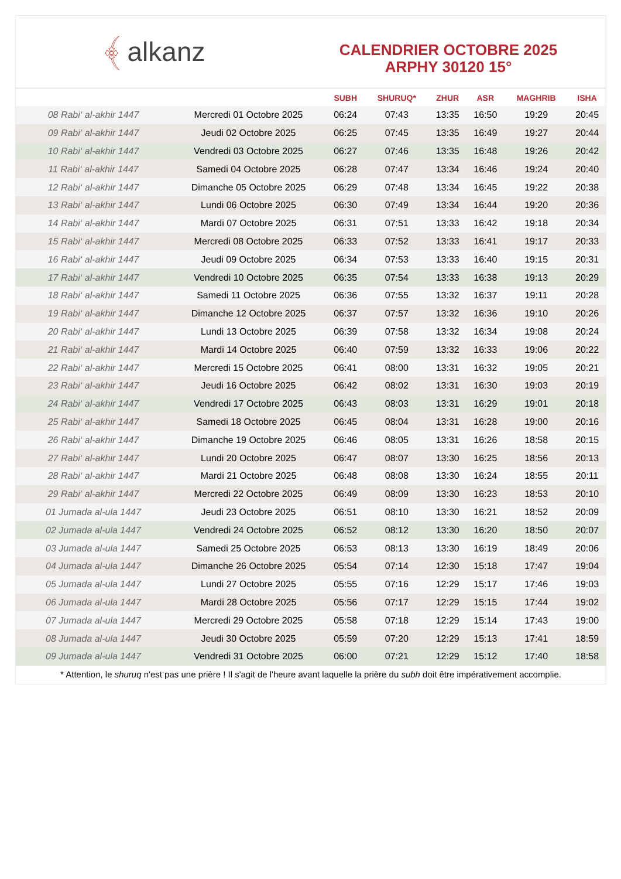﴾ alkanz
CALENDRIER OCTOBRE 2025
ARPHY 30120 15°
| | | SUBH | SHURUQ* | ZHUR | ASR | MAGHRIB | ISHA |
| --- | --- | --- | --- | --- | --- | --- | --- |
| 08 Rabi‘ al-akhir 1447 | Mercredi 01 Octobre 2025 | 06:24 | 07:43 | 13:35 | 16:50 | 19:29 | 20:45 |
| 09 Rabi‘ al-akhir 1447 | Jeudi 02 Octobre 2025 | 06:25 | 07:45 | 13:35 | 16:49 | 19:27 | 20:44 |
| 10 Rabi‘ al-akhir 1447 | Vendredi 03 Octobre 2025 | 06:27 | 07:46 | 13:35 | 16:48 | 19:26 | 20:42 |
| 11 Rabi‘ al-akhir 1447 | Samedi 04 Octobre 2025 | 06:28 | 07:47 | 13:34 | 16:46 | 19:24 | 20:40 |
| 12 Rabi‘ al-akhir 1447 | Dimanche 05 Octobre 2025 | 06:29 | 07:48 | 13:34 | 16:45 | 19:22 | 20:38 |
| 13 Rabi‘ al-akhir 1447 | Lundi 06 Octobre 2025 | 06:30 | 07:49 | 13:34 | 16:44 | 19:20 | 20:36 |
| 14 Rabi‘ al-akhir 1447 | Mardi 07 Octobre 2025 | 06:31 | 07:51 | 13:33 | 16:42 | 19:18 | 20:34 |
| 15 Rabi‘ al-akhir 1447 | Mercredi 08 Octobre 2025 | 06:33 | 07:52 | 13:33 | 16:41 | 19:17 | 20:33 |
| 16 Rabi‘ al-akhir 1447 | Jeudi 09 Octobre 2025 | 06:34 | 07:53 | 13:33 | 16:40 | 19:15 | 20:31 |
| 17 Rabi‘ al-akhir 1447 | Vendredi 10 Octobre 2025 | 06:35 | 07:54 | 13:33 | 16:38 | 19:13 | 20:29 |
| 18 Rabi‘ al-akhir 1447 | Samedi 11 Octobre 2025 | 06:36 | 07:55 | 13:32 | 16:37 | 19:11 | 20:28 |
| 19 Rabi‘ al-akhir 1447 | Dimanche 12 Octobre 2025 | 06:37 | 07:57 | 13:32 | 16:36 | 19:10 | 20:26 |
| 20 Rabi‘ al-akhir 1447 | Lundi 13 Octobre 2025 | 06:39 | 07:58 | 13:32 | 16:34 | 19:08 | 20:24 |
| 21 Rabi‘ al-akhir 1447 | Mardi 14 Octobre 2025 | 06:40 | 07:59 | 13:32 | 16:33 | 19:06 | 20:22 |
| 22 Rabi‘ al-akhir 1447 | Mercredi 15 Octobre 2025 | 06:41 | 08:00 | 13:31 | 16:32 | 19:05 | 20:21 |
| 23 Rabi‘ al-akhir 1447 | Jeudi 16 Octobre 2025 | 06:42 | 08:02 | 13:31 | 16:30 | 19:03 | 20:19 |
| 24 Rabi‘ al-akhir 1447 | Vendredi 17 Octobre 2025 | 06:43 | 08:03 | 13:31 | 16:29 | 19:01 | 20:18 |
| 25 Rabi‘ al-akhir 1447 | Samedi 18 Octobre 2025 | 06:45 | 08:04 | 13:31 | 16:28 | 19:00 | 20:16 |
| 26 Rabi‘ al-akhir 1447 | Dimanche 19 Octobre 2025 | 06:46 | 08:05 | 13:31 | 16:26 | 18:58 | 20:15 |
| 27 Rabi‘ al-akhir 1447 | Lundi 20 Octobre 2025 | 06:47 | 08:07 | 13:30 | 16:25 | 18:56 | 20:13 |
| 28 Rabi‘ al-akhir 1447 | Mardi 21 Octobre 2025 | 06:48 | 08:08 | 13:30 | 16:24 | 18:55 | 20:11 |
| 29 Rabi‘ al-akhir 1447 | Mercredi 22 Octobre 2025 | 06:49 | 08:09 | 13:30 | 16:23 | 18:53 | 20:10 |
| 01 Jumada al-ula 1447 | Jeudi 23 Octobre 2025 | 06:51 | 08:10 | 13:30 | 16:21 | 18:52 | 20:09 |
| 02 Jumada al-ula 1447 | Vendredi 24 Octobre 2025 | 06:52 | 08:12 | 13:30 | 16:20 | 18:50 | 20:07 |
| 03 Jumada al-ula 1447 | Samedi 25 Octobre 2025 | 06:53 | 08:13 | 13:30 | 16:19 | 18:49 | 20:06 |
| 04 Jumada al-ula 1447 | Dimanche 26 Octobre 2025 | 05:54 | 07:14 | 12:30 | 15:18 | 17:47 | 19:04 |
| 05 Jumada al-ula 1447 | Lundi 27 Octobre 2025 | 05:55 | 07:16 | 12:29 | 15:17 | 17:46 | 19:03 |
| 06 Jumada al-ula 1447 | Mardi 28 Octobre 2025 | 05:56 | 07:17 | 12:29 | 15:15 | 17:44 | 19:02 |
| 07 Jumada al-ula 1447 | Mercredi 29 Octobre 2025 | 05:58 | 07:18 | 12:29 | 15:14 | 17:43 | 19:00 |
| 08 Jumada al-ula 1447 | Jeudi 30 Octobre 2025 | 05:59 | 07:20 | 12:29 | 15:13 | 17:41 | 18:59 |
| 09 Jumada al-ula 1447 | Vendredi 31 Octobre 2025 | 06:00 | 07:21 | 12:29 | 15:12 | 17:40 | 18:58 |
* Attention, le shuruq n'est pas une prière ! Il s'agit de l'heure avant laquelle la prière du subh doit être impérativement accomplie.